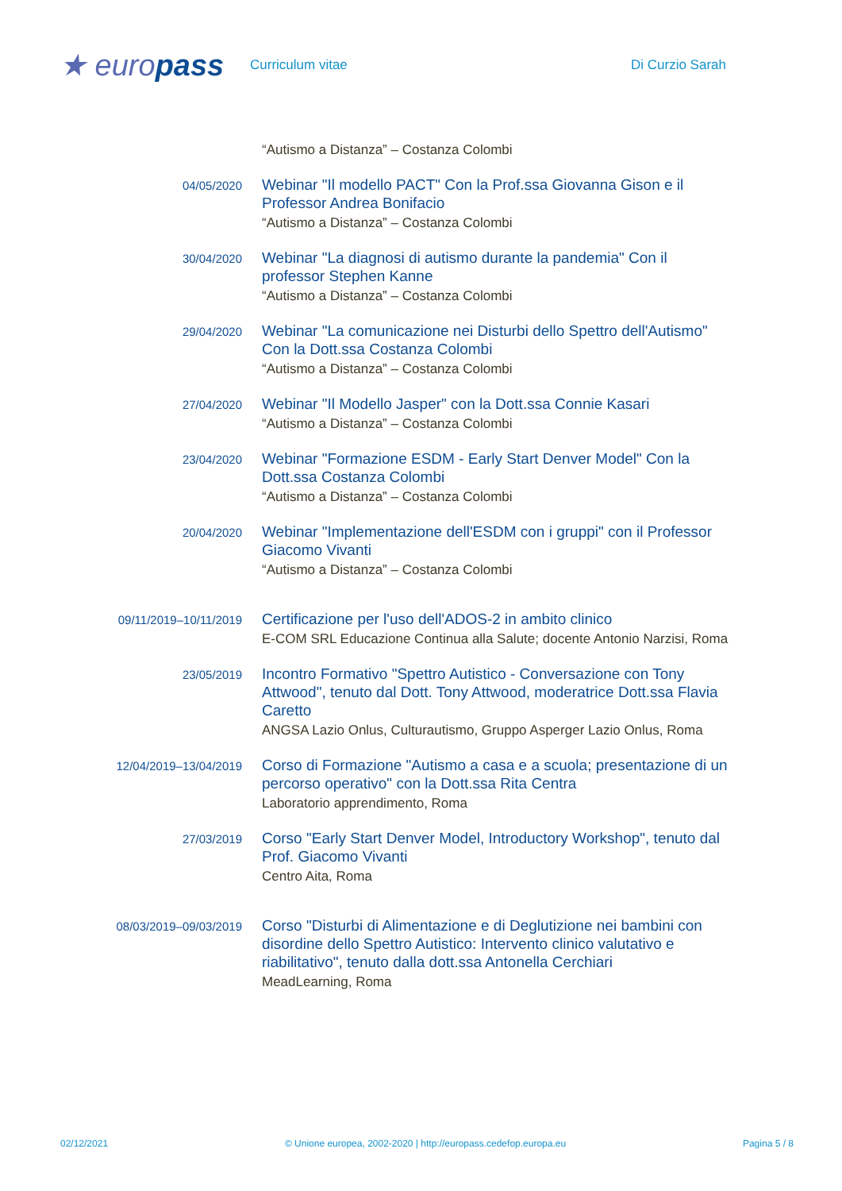★ europass
Curriculum vitae Di Curzio Sarah
“Autismo a Distanza” – Costanza Colombi
04/05/2020
Webinar "Il modello PACT" Con la Prof.ssa Giovanna Gison e il Professor Andrea Bonifacio
“Autismo a Distanza” – Costanza Colombi
30/04/2020
Webinar "La diagnosi di autismo durante la pandemia" Con il professor Stephen Kanne
“Autismo a Distanza” – Costanza Colombi
29/04/2020
Webinar "La comunicazione nei Disturbi dello Spettro dell'Autismo" Con la Dott.ssa Costanza Colombi
“Autismo a Distanza” – Costanza Colombi
27/04/2020
Webinar "Il Modello Jasper" con la Dott.ssa Connie Kasari
“Autismo a Distanza” – Costanza Colombi
23/04/2020
Webinar "Formazione ESDM - Early Start Denver Model" Con la Dott.ssa Costanza Colombi
“Autismo a Distanza” – Costanza Colombi
20/04/2020
Webinar "Implementazione dell'ESDM con i gruppi" con il Professor Giacomo Vivanti
“Autismo a Distanza” – Costanza Colombi
09/11/2019–10/11/2019
Certificazione per l'uso dell'ADOS-2 in ambito clinico
E-COM SRL Educazione Continua alla Salute; docente Antonio Narzisi, Roma
23/05/2019
Incontro Formativo "Spettro Autistico - Conversazione con Tony Attwood", tenuto dal Dott. Tony Attwood, moderatrice Dott.ssa Flavia Caretto
ANGSA Lazio Onlus, Culturautismo, Gruppo Asperger Lazio Onlus, Roma
12/04/2019–13/04/2019
Corso di Formazione "Autismo a casa e a scuola; presentazione di un percorso operativo" con la Dott.ssa Rita Centra
Laboratorio apprendimento, Roma
27/03/2019
Corso "Early Start Denver Model, Introductory Workshop", tenuto dal Prof. Giacomo Vivanti
Centro Aita, Roma
08/03/2019–09/03/2019
Corso "Disturbi di Alimentazione e di Deglutizione nei bambini con disordine dello Spettro Autistico: Intervento clinico valutativo e riabilitativo", tenuto dalla dott.ssa Antonella Cerchiari
MeadLearning, Roma
02/12/2021 © Unione europea, 2002-2020 | http://europass.cedefop.europa.eu Pagina 5 / 8